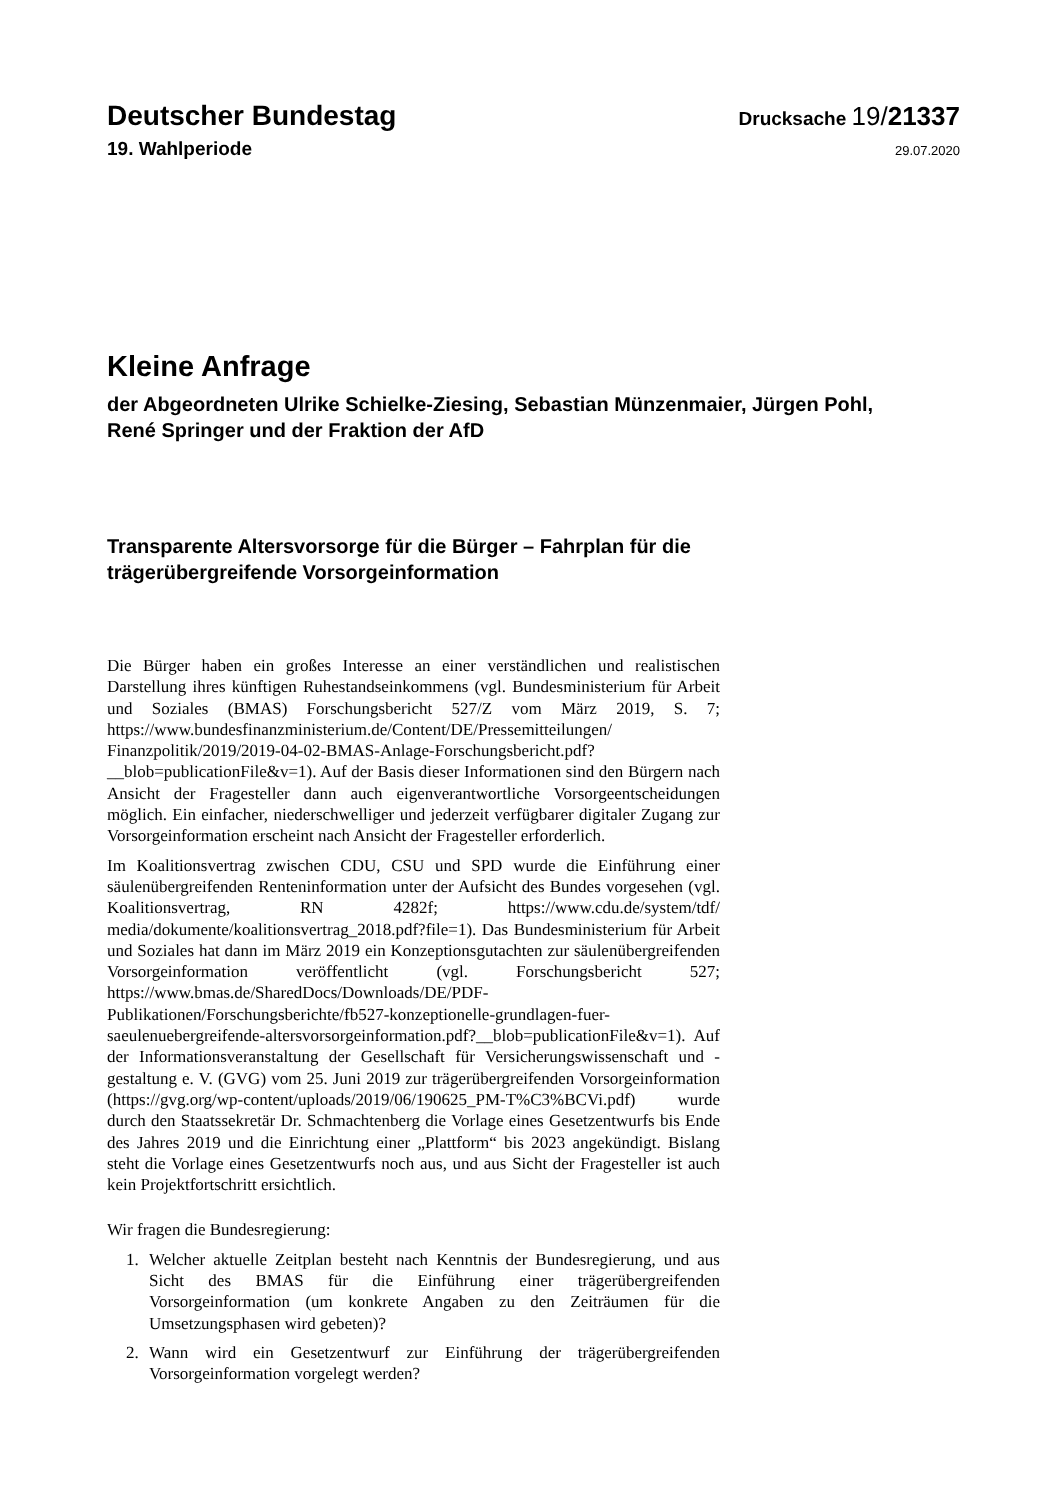Deutscher Bundestag
Drucksache 19/21337
19. Wahlperiode
29.07.2020
Kleine Anfrage
der Abgeordneten Ulrike Schielke-Ziesing, Sebastian Münzenmaier, Jürgen Pohl,
René Springer und der Fraktion der AfD
Transparente Altersvorsorge für die Bürger – Fahrplan für die trägerübergreifende Vorsorgeinformation
Die Bürger haben ein großes Interesse an einer verständlichen und realistischen Darstellung ihres künftigen Ruhestandseinkommens (vgl. Bundesministerium für Arbeit und Soziales (BMAS) Forschungsbericht 527/Z vom März 2019, S. 7; https://www.bundesfinanzministerium.de/Content/DE/Pressemitteilungen/ Finanzpolitik/2019/2019-04-02-BMAS-Anlage-Forschungsbericht.pdf?__blob=publicationFile&v=1). Auf der Basis dieser Informationen sind den Bürgern nach Ansicht der Fragesteller dann auch eigenverantwortliche Vorsorgeentscheidungen möglich. Ein einfacher, niederschwelliger und jederzeit verfügbarer digitaler Zugang zur Vorsorgeinformation erscheint nach Ansicht der Fragesteller erforderlich.
Im Koalitionsvertrag zwischen CDU, CSU und SPD wurde die Einführung einer säulenübergreifenden Renteninformation unter der Aufsicht des Bundes vorgesehen (vgl. Koalitionsvertrag, RN 4282f; https://www.cdu.de/system/tdf/ media/dokumente/koalitionsvertrag_2018.pdf?file=1). Das Bundesministerium für Arbeit und Soziales hat dann im März 2019 ein Konzeptionsgutachten zur säulenübergreifenden Vorsorgeinformation veröffentlicht (vgl. Forschungsbericht 527; https://www.bmas.de/SharedDocs/Downloads/DE/PDF-Publikationen/Forschungsberichte/fb527-konzeptionelle-grundlagen-fuer-saeulenuebergreifende-altersvorsorgeinformation.pdf?__blob=publicationFile&v=1). Auf der Informationsveranstaltung der Gesellschaft für Versicherungswissenschaft und -gestaltung e. V. (GVG) vom 25. Juni 2019 zur trägerübergreifenden Vorsorgeinformation (https://gvg.org/wp-content/uploads/2019/06/190625_PM-T%C3%BCVi.pdf) wurde durch den Staatssekretär Dr. Schmachtenberg die Vorlage eines Gesetzentwurfs bis Ende des Jahres 2019 und die Einrichtung einer „Plattform“ bis 2023 angekündigt. Bislang steht die Vorlage eines Gesetzentwurfs noch aus, und aus Sicht der Fragesteller ist auch kein Projektfortschritt ersichtlich.
Wir fragen die Bundesregierung:
1. Welcher aktuelle Zeitplan besteht nach Kenntnis der Bundesregierung, und aus Sicht des BMAS für die Einführung einer trägerübergreifenden Vorsorgeinformation (um konkrete Angaben zu den Zeiträumen für die Umsetzungsphasen wird gebeten)?
2. Wann wird ein Gesetzentwurf zur Einführung der trägerübergreifenden Vorsorgeinformation vorgelegt werden?